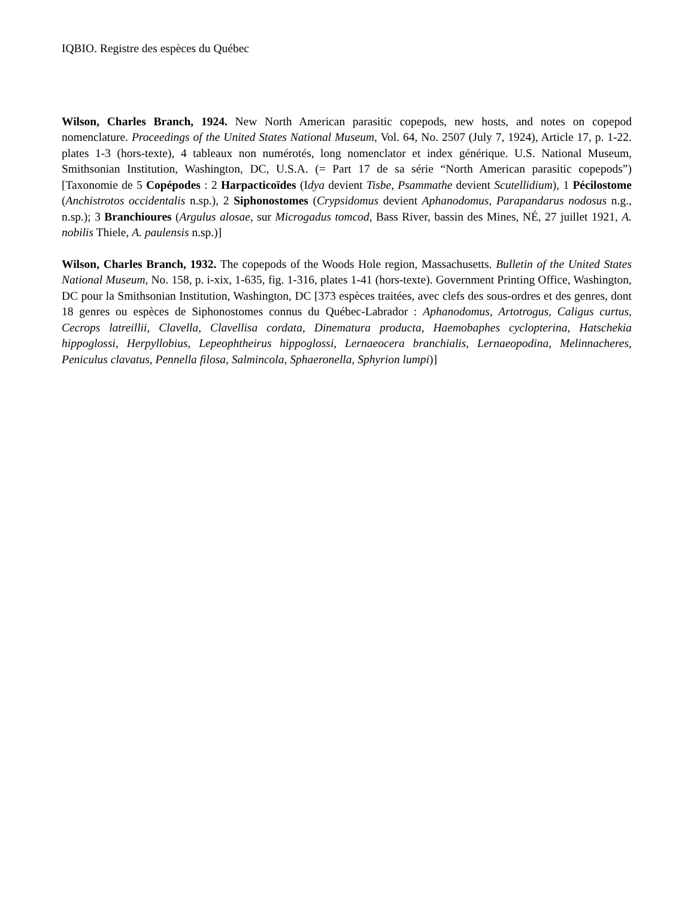IQBIO. Registre des espèces du Québec
Wilson, Charles Branch, 1924. New North American parasitic copepods, new hosts, and notes on copepod nomenclature. Proceedings of the United States National Museum, Vol. 64, No. 2507 (July 7, 1924), Article 17, p. 1-22. plates 1-3 (hors-texte), 4 tableaux non numérotés, long nomenclator et index générique. U.S. National Museum, Smithsonian Institution, Washington, DC, U.S.A. (= Part 17 de sa série “North American parasitic copepods”) [Taxonomie de 5 Copépodes : 2 Harpacticoïdes (Idya devient Tisbe, Psammathe devient Scutellidium), 1 Pécilostome (Anchistrotos occidentalis n.sp.), 2 Siphonostomes (Crypsidomus devient Aphanodomus, Parapandarus nodosus n.g., n.sp.); 3 Branchioures (Argulus alosae, sur Microgadus tomcod, Bass River, bassin des Mines, NÉ, 27 juillet 1921, A. nobilis Thiele, A. paulensis n.sp.)]
Wilson, Charles Branch, 1932. The copepods of the Woods Hole region, Massachusetts. Bulletin of the United States National Museum, No. 158, p. i-xix, 1-635, fig. 1-316, plates 1-41 (hors-texte). Government Printing Office, Washington, DC pour la Smithsonian Institution, Washington, DC [373 espèces traitées, avec clefs des sous-ordres et des genres, dont 18 genres ou espèces de Siphonostomes connus du Québec-Labrador : Aphanodomus, Artotrogus, Caligus curtus, Cecrops latreillii, Clavella, Clavellisa cordata, Dinematura producta, Haemobaphes cyclopterina, Hatschekia hippoglossi, Herpyllobius, Lepeophtheirus hippoglossi, Lernaeocera branchialis, Lernaeopodina, Melinnacheres, Peniculus clavatus, Pennella filosa, Salmincola, Sphaeronella, Sphyrion lumpi)]